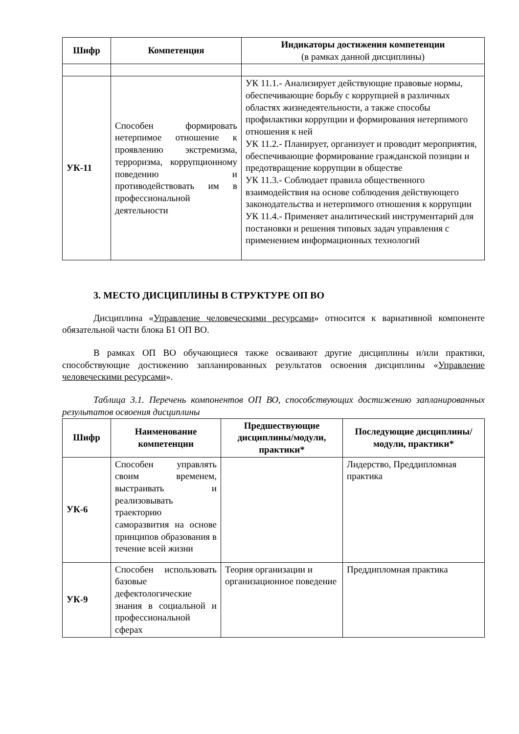| Шифр | Компетенция | Индикаторы достижения компетенции (в рамках данной дисциплины) |
| --- | --- | --- |
| УК-11 | Способен формировать нетерпимое отношение к проявлению экстремизма, терроризма, коррупционному поведению и противодействовать им в профессиональной деятельности | УК 11.1.- Анализирует действующие правовые нормы, обеспечивающие борьбу с коррупцией в различных областях жизнедеятельности, а также способы профилактики коррупции и формирования нетерпимого отношения к ней УК 11.2.- Планирует, организует и проводит мероприятия, обеспечивающие формирование гражданской позиции и предотвращение коррупции в обществе УК 11.3.- Соблюдает правила общественного взаимодействия на основе соблюдения действующего законодательства и нетерпимого отношения к коррупции УК 11.4.- Применяет аналитический инструментарий для постановки и решения типовых задач управления с применением информационных технологий |
3. МЕСТО ДИСЦИПЛИНЫ В СТРУКТУРЕ ОП ВО
Дисциплина «Управление человеческими ресурсами» относится к вариативной компоненте обязательной части блока Б1 ОП ВО.
В рамках ОП ВО обучающиеся также осваивают другие дисциплины и/или практики, способствующие достижению запланированных результатов освоения дисциплины «Управление человеческими ресурсами».
Таблица 3.1. Перечень компонентов ОП ВО, способствующих достижению запланированных результатов освоения дисциплины
| Шифр | Наименование компетенции | Предшествующие дисциплины/модули, практики* | Последующие дисциплины/модули, практики* |
| --- | --- | --- | --- |
| УК-6 | Способен управлять своим временем, выстраивать и реализовывать траекторию саморазвития на основе принципов образования в течение всей жизни | | Лидерство, Преддипломная практика |
| УК-9 | Способен использовать базовые дефектологические знания в социальной и профессиональной сферах | Теория организации и организационное поведение | Преддипломная практика |